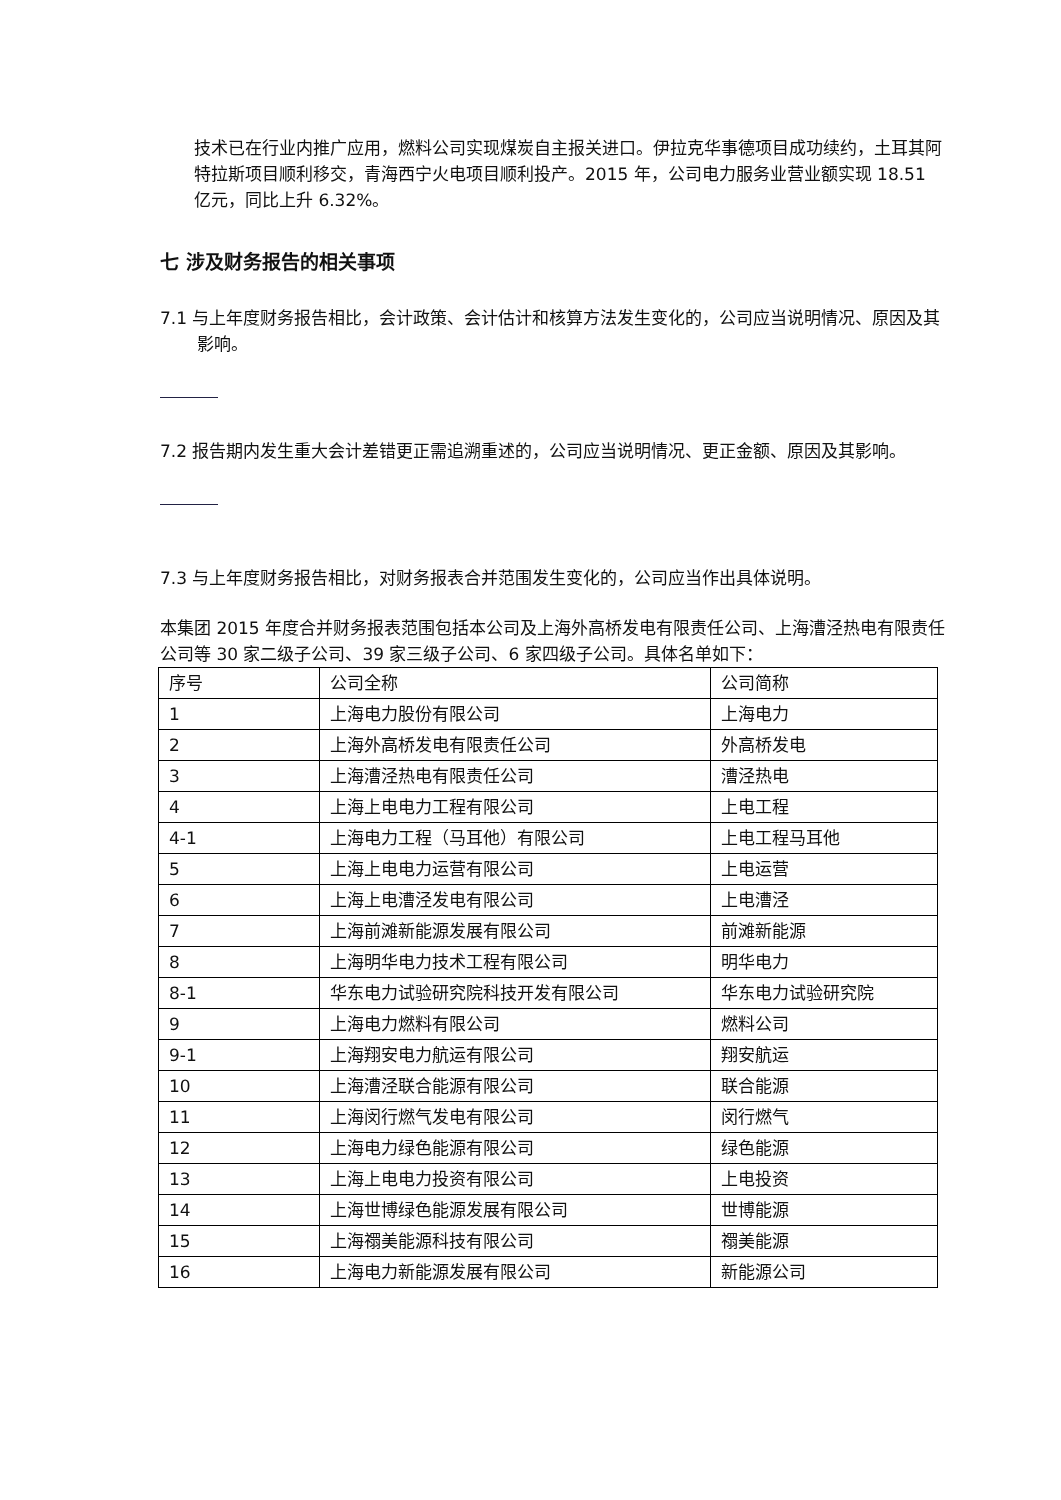技术已在行业内推广应用，燃料公司实现煤炭自主报关进口。伊拉克华事德项目成功续约，土耳其阿特拉斯项目顺利移交，青海西宁火电项目顺利投产。2015 年，公司电力服务业营业额实现 18.51 亿元，同比上升 6.32%。
七 涉及财务报告的相关事项
7.1 与上年度财务报告相比，会计政策、会计估计和核算方法发生变化的，公司应当说明情况、原因及其影响。
7.2 报告期内发生重大会计差错更正需追溯重述的，公司应当说明情况、更正金额、原因及其影响。
7.3 与上年度财务报告相比，对财务报表合并范围发生变化的，公司应当作出具体说明。
本集团 2015 年度合并财务报表范围包括本公司及上海外高桥发电有限责任公司、上海漕泾热电有限责任公司等 30 家二级子公司、39 家三级子公司、6 家四级子公司。具体名单如下：
| 序号 | 公司全称 | 公司简称 |
| 1 | 上海电力股份有限公司 | 上海电力 |
| 2 | 上海外高桥发电有限责任公司 | 外高桥发电 |
| 3 | 上海漕泾热电有限责任公司 | 漕泾热电 |
| 4 | 上海上电电力工程有限公司 | 上电工程 |
| 4-1 | 上海电力工程（马耳他）有限公司 | 上电工程马耳他 |
| 5 | 上海上电电力运营有限公司 | 上电运营 |
| 6 | 上海上电漕泾发电有限公司 | 上电漕泾 |
| 7 | 上海前滩新能源发展有限公司 | 前滩新能源 |
| 8 | 上海明华电力技术工程有限公司 | 明华电力 |
| 8-1 | 华东电力试验研究院科技开发有限公司 | 华东电力试验研究院 |
| 9 | 上海电力燃料有限公司 | 燃料公司 |
| 9-1 | 上海翔安电力航运有限公司 | 翔安航运 |
| 10 | 上海漕泾联合能源有限公司 | 联合能源 |
| 11 | 上海闵行燃气发电有限公司 | 闵行燃气 |
| 12 | 上海电力绿色能源有限公司 | 绿色能源 |
| 13 | 上海上电电力投资有限公司 | 上电投资 |
| 14 | 上海世博绿色能源发展有限公司 | 世博能源 |
| 15 | 上海禤美能源科技有限公司 | 禤美能源 |
| 16 | 上海电力新能源发展有限公司 | 新能源公司 |